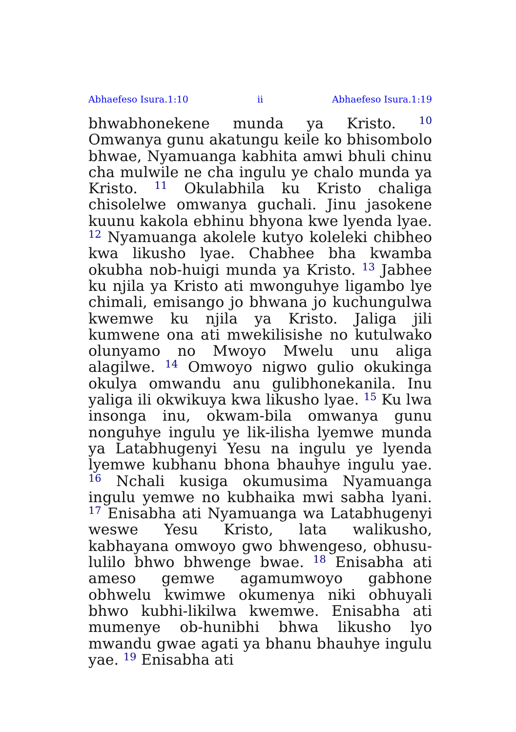Abhaefeso Isura.1:10 ii Abhaefeso Isura.1:19
bhwabhonekene munda ya Kristo. <sup>10</sup> Omwanya gunu akatungu keile ko bhisombolo bhwae, Nyamuanga kabhita amwi bhuli chinu cha mulwile ne cha ingulu ye chalo munda ya Kristo. <sup>11</sup> Okulabhila ku Kristo chaliga chisolelwe omwanya guchali. Jinu jasokene kuunu kakola ebhinu bhyona kwe lyenda lyae. <sup>12</sup> Nyamuanga akolele kutyo koleleki chibheo kwa likusho lyae. Chabhee bha kwamba okubha nob-huigi munda ya Kristo. <sup>13</sup> Jabhee ku njila ya Kristo ati mwonguhye ligambo lye chimali, emisango jo bhwana jo kuchungulwa kwemwe ku njila ya Kristo. Jaliga jili kumwene ona ati mwekilisishe no kutulwako olunyamo no Mwoyo Mwelu unu aliga alagilwe. <sup>14</sup> Omwoyo nigwo gulio okukinga okulya omwandu anu gulibhonekanila. Inu yaliga ili okwikuya kwa likusho lyae. <sup>15</sup> Ku lwa insonga inu, okwam-bila omwanya gunu nonguhye ingulu ye lik-ilisha lyemwe munda ya Latabhugenyi Yesu na ingulu ye lyenda lyemwe kubhanu bhona bhauhye ingulu yae. <sup>16</sup> Nchali kusiga okumusima Nyamuanga ingulu yemwe no kubhaika mwi sabha lyani. <sup>17</sup> Enisabha ati Nyamuanga wa Latabhugenyi weswe Yesu Kristo, lata walikusho, kabhayana omwoyo gwo bhwengeso, obhusu-lulilo bhwo bhwenge bwae. <sup>18</sup> Enisabha ati ameso gemwe agamumwoyo gabhone obhwelu kwimwe okumenya niki obhuyali bhwo kubhi-likilwa kwemwe. Enisabha ati mumenye ob-hunibhi bhwa likusho lyo mwandu gwae agati ya bhanu bhauhye ingulu yae. <sup>19</sup> Enisabha ati